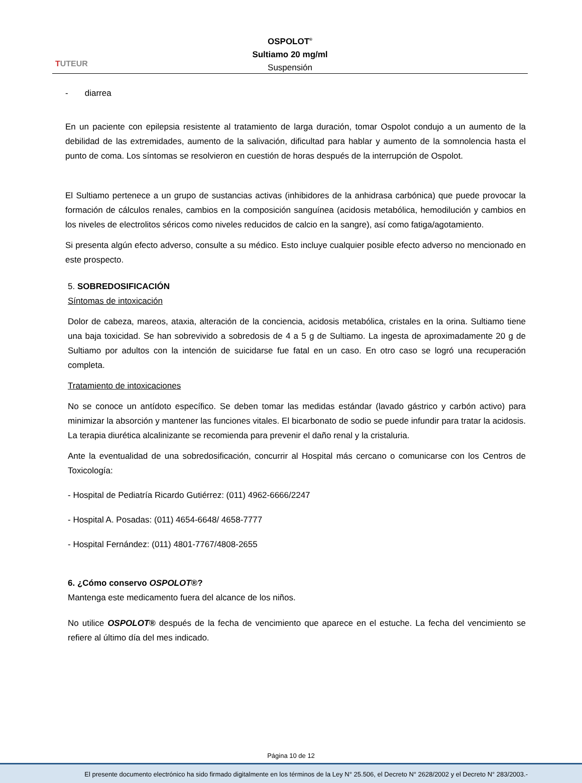TUTEUR
OSPOLOT<sup>®</sup>
Sultiamo 20 mg/ml
Suspensión
- diarrea
En un paciente con epilepsia resistente al tratamiento de larga duración, tomar Ospolot condujo a un aumento de la debilidad de las extremidades, aumento de la salivación, dificultad para hablar y aumento de la somnolencia hasta el punto de coma. Los síntomas se resolvieron en cuestión de horas después de la interrupción de Ospolot.
El Sultiamo pertenece a un grupo de sustancias activas (inhibidores de la anhidrasa carbónica) que puede provocar la formación de cálculos renales, cambios en la composición sanguínea (acidosis metabólica, hemodilución y cambios en los niveles de electrolitos séricos como niveles reducidos de calcio en la sangre), así como fatiga/agotamiento.
Si presenta algún efecto adverso, consulte a su médico. Esto incluye cualquier posible efecto adverso no mencionado en este prospecto.
5. SOBREDOSIFICACIÓN
Síntomas de intoxicación
Dolor de cabeza, mareos, ataxia, alteración de la conciencia, acidosis metabólica, cristales en la orina. Sultiamo tiene una baja toxicidad. Se han sobrevivido a sobredosis de 4 a 5 g de Sultiamo. La ingesta de aproximadamente 20 g de Sultiamo por adultos con la intención de suicidarse fue fatal en un caso. En otro caso se logró una recuperación completa.
Tratamiento de intoxicaciones
No se conoce un antídoto específico. Se deben tomar las medidas estándar (lavado gástrico y carbón activo) para minimizar la absorción y mantener las funciones vitales. El bicarbonato de sodio se puede infundir para tratar la acidosis. La terapia diurética alcalinizante se recomienda para prevenir el daño renal y la cristaluria.
Ante la eventualidad de una sobredosificación, concurrir al Hospital más cercano o comunicarse con los Centros de Toxicología:
- Hospital de Pediatría Ricardo Gutiérrez: (011) 4962-6666/2247
- Hospital A. Posadas: (011) 4654-6648/ 4658-7777
- Hospital Fernández: (011) 4801-7767/4808-2655
6. ¿Cómo conservo OSPOLOT®?
Mantenga este medicamento fuera del alcance de los niños.
No utilice OSPOLOT® después de la fecha de vencimiento que aparece en el estuche. La fecha del vencimiento se refiere al último día del mes indicado.
Página 10 de 12
El presente documento electrónico ha sido firmado digitalmente en los términos de la Ley N° 25.506, el Decreto N° 2628/2002 y el Decreto N° 283/2003.-